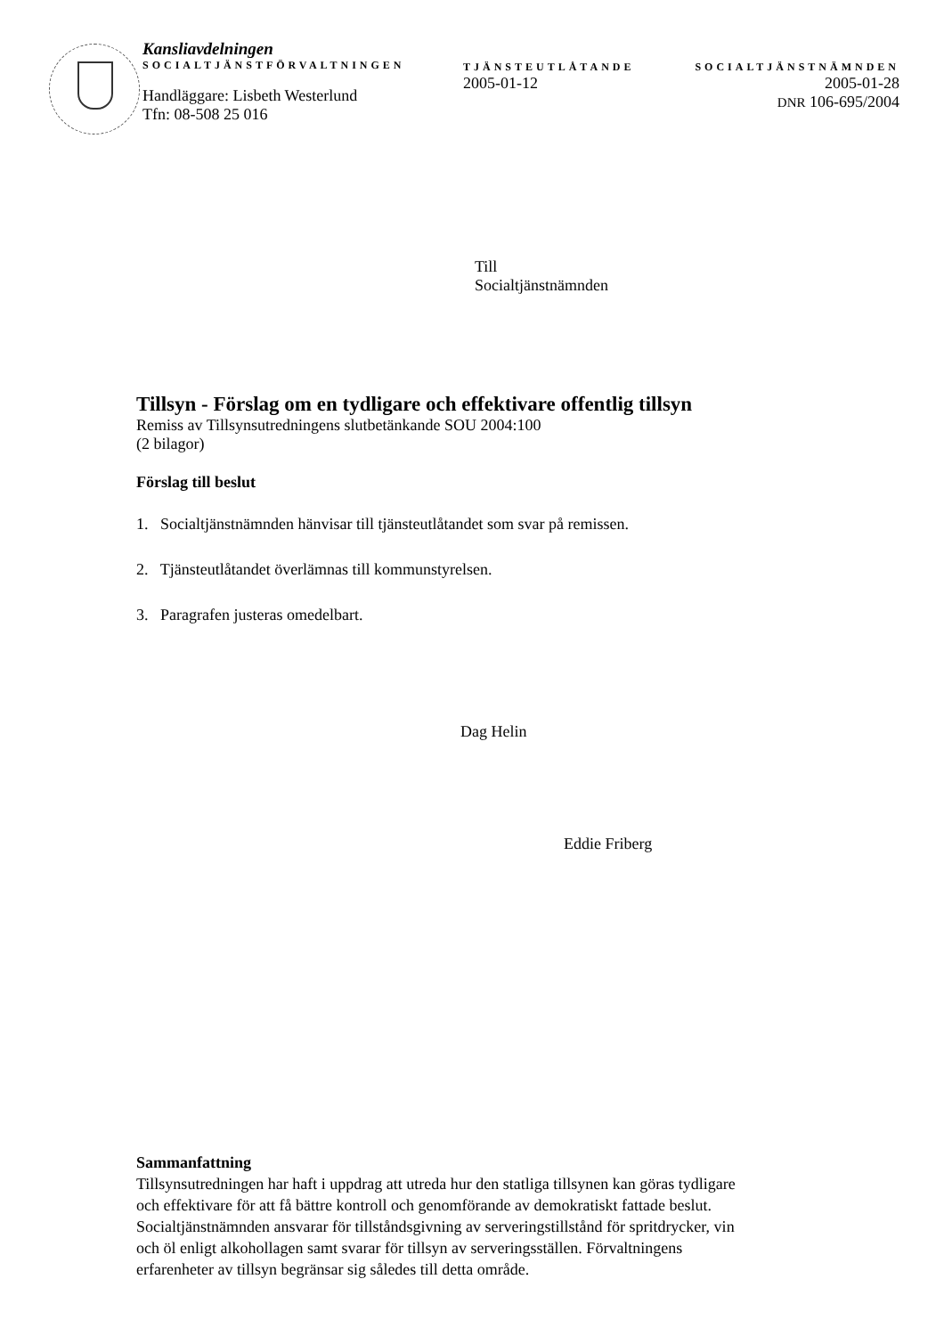Kansliavdelningen
SOCIALTJÄNSTFÖRVALTNINGEN
Handläggare: Lisbeth Westerlund
Tfn: 08-508 25 016
TJÄNSTEUTLÅTANDE
2005-01-12
SOCIALTJÄNSTNÄMNDEN
2005-01-28
DNR 106-695/2004
Till
Socialtjänstnämnden
Tillsyn - Förslag om en tydligare och effektivare offentlig tillsyn
Remiss av Tillsynsutredningens slutbetänkande SOU 2004:100
(2 bilagor)
Förslag till beslut
1. Socialtjänstnämnden hänvisar till tjänsteutlåtandet som svar på remissen.
2. Tjänsteutlåtandet överlämnas till kommunstyrelsen.
3. Paragrafen justeras omedelbart.
Dag Helin
Eddie Friberg
Sammanfattning
Tillsynsutredningen har haft i uppdrag att utreda hur den statliga tillsynen kan göras tydligare och effektivare för att få bättre kontroll och genomförande av demokratiskt fattade beslut. Socialtjänstnämnden ansvarar för tillståndsgivning av serveringstillstånd för spritdrycker, vin och öl enligt alkohollagen samt svarar för tillsyn av serveringsställen. Förvaltningens erfarenheter av tillsyn begränsar sig således till detta område.